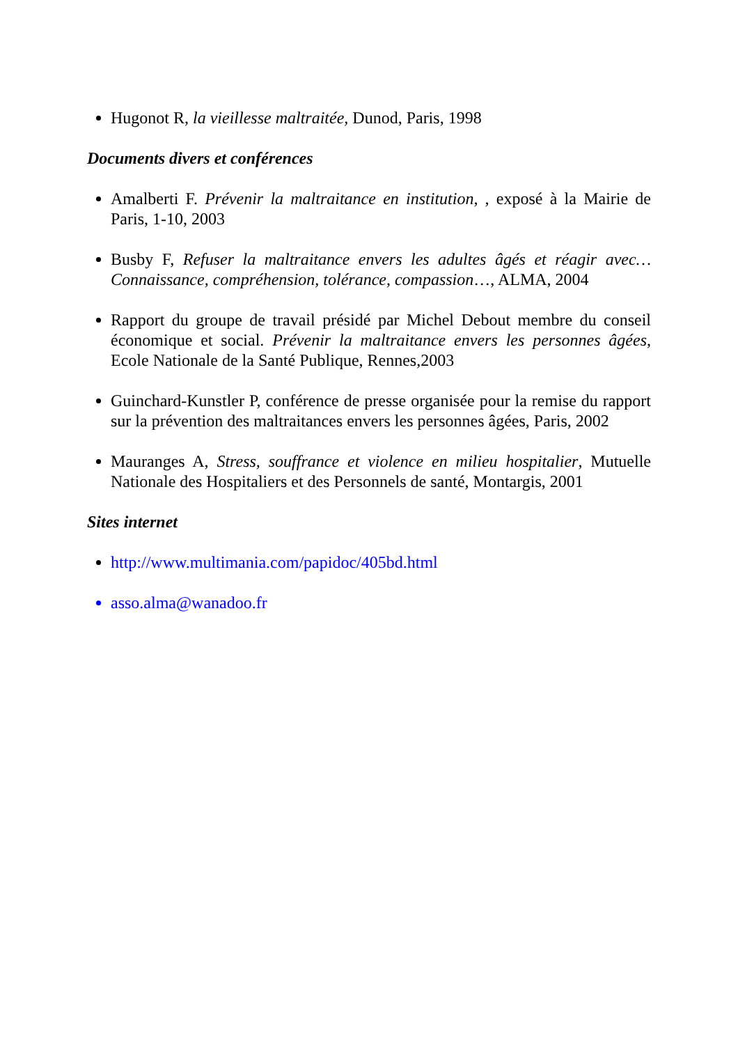Hugonot R, la vieillesse maltraitée, Dunod, Paris, 1998
Documents divers et conférences
Amalberti F. Prévenir la maltraitance en institution, , exposé à la Mairie de Paris, 1-10, 2003
Busby F, Refuser la maltraitance envers les adultes âgés et réagir avec…Connaissance, compréhension, tolérance, compassion…, ALMA, 2004
Rapport du groupe de travail présidé par Michel Debout membre du conseil économique et social. Prévenir la maltraitance envers les personnes âgées, Ecole Nationale de la Santé Publique, Rennes,2003
Guinchard-Kunstler P, conférence de presse organisée pour la remise du rapport sur la prévention des maltraitances envers les personnes âgées, Paris, 2002
Mauranges A, Stress, souffrance et violence en milieu hospitalier, Mutuelle Nationale des Hospitaliers et des Personnels de santé, Montargis, 2001
Sites internet
http://www.multimania.com/papidoc/405bd.html
asso.alma@wanadoo.fr